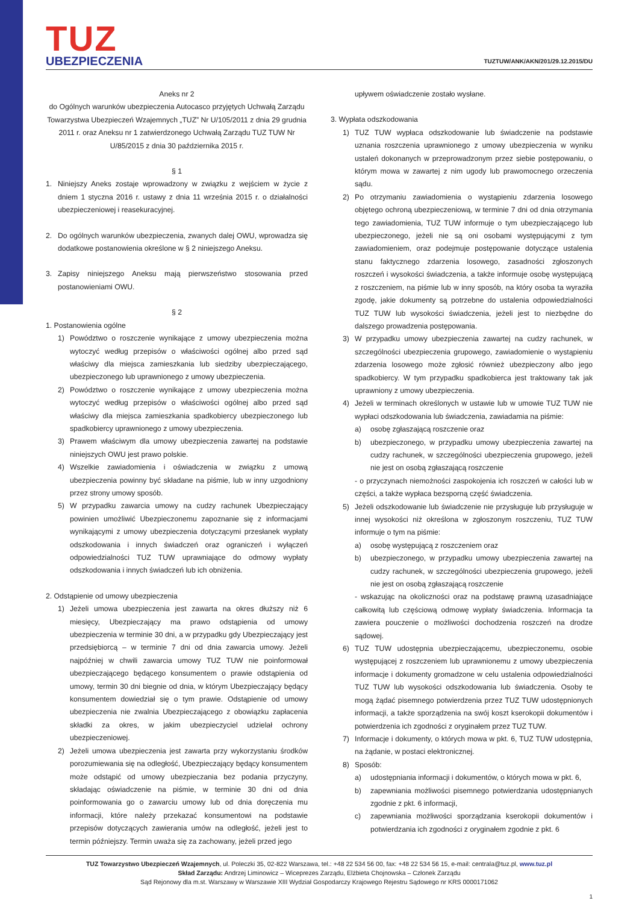TUZ
UBEZPIECZENIA
TUZTUW/ANK/AKN/201/29.12.2015/DU
Aneks nr 2
do Ogólnych warunków ubezpieczenia Autocasco przyjętych Uchwałą Zarządu Towarzystwa Ubezpieczeń Wzajemnych „TUZ” Nr U/105/2011 z dnia 29 grudnia 2011 r. oraz Aneksu nr 1 zatwierdzonego Uchwałą Zarządu TUZ TUW Nr U/85/2015 z dnia 30 października 2015 r.
§ 1
1. Niniejszy Aneks zostaje wprowadzony w związku z wejściem w życie z dniem 1 styczna 2016 r. ustawy z dnia 11 września 2015 r. o działalności ubezpieczeniowej i reasekuracyjnej.
2. Do ogólnych warunków ubezpieczenia, zwanych dalej OWU, wprowadza się dodatkowe postanowienia określone w § 2 niniejszego Aneksu.
3. Zapisy niniejszego Aneksu mają pierwszeństwo stosowania przed postanowieniami OWU.
§ 2
1. Postanowienia ogólne
1) Powództwo o roszczenie wynikające z umowy ubezpieczenia można wytoczyć według przepisów o właściwości ogólnej albo przed sąd właściwy dla miejsca zamieszkania lub siedziby ubezpieczającego, ubezpieczonego lub uprawnionego z umowy ubezpieczenia.
2) Powództwo o roszczenie wynikające z umowy ubezpieczenia można wytoczyć według przepisów o właściwości ogólnej albo przed sąd właściwy dla miejsca zamieszkania spadkobiercy ubezpieczonego lub spadkobiercy uprawnionego z umowy ubezpieczenia.
3) Prawem właściwym dla umowy ubezpieczenia zawartej na podstawie niniejszych OWU jest prawo polskie.
4) Wszelkie zawiadomienia i oświadczenia w związku z umową ubezpieczenia powinny być składane na piśmie, lub w inny uzgodniony przez strony umowy sposób.
5) W przypadku zawarcia umowy na cudzy rachunek Ubezpieczający powinien umożliwić Ubezpieczonemu zapoznanie się z informacjami wynikającymi z umowy ubezpieczenia dotyczącymi przesłanek wypłaty odszkodowania i innych świadczeń oraz ograniczeń i wyłączeń odpowiedzialności TUZ TUW uprawniające do odmowy wypłaty odszkodowania i innych świadczeń lub ich obniżenia.
2. Odstąpienie od umowy ubezpieczenia
1) Jeżeli umowa ubezpieczenia jest zawarta na okres dłuższy niż 6 miesięcy, Ubezpieczający ma prawo odstąpienia od umowy ubezpieczenia w terminie 30 dni, a w przypadku gdy Ubezpieczający jest przedsiębiorcą – w terminie 7 dni od dnia zawarcia umowy. Jeżeli najpóźniej w chwili zawarcia umowy TUZ TUW nie poinformował ubezpieczającego będącego konsumentem o prawie odstąpienia od umowy, termin 30 dni biegnie od dnia, w którym Ubezpieczający będący konsumentem dowiedział się o tym prawie. Odstąpienie od umowy ubezpieczenia nie zwalnia Ubezpieczającego z obowiązku zapłacenia składki za okres, w jakim ubezpieczyciel udzielał ochrony ubezpieczeniowej.
2) Jeżeli umowa ubezpieczenia jest zawarta przy wykorzystaniu środków porozumiewania się na odległość, Ubezpieczający będący konsumentem może odstąpić od umowy ubezpieczania bez podania przyczyny, składając oświadczenie na piśmie, w terminie 30 dni od dnia poinformowania go o zawarciu umowy lub od dnia doręczenia mu informacji, które należy przekazać konsumentowi na podstawie przepisów dotyczących zawierania umów na odległość, jeżeli jest to termin późniejszy. Termin uważa się za zachowany, jeżeli przed jego
upływem oświadczenie zostało wysłane.
3. Wypłata odszkodowania
1) TUZ TUW wypłaca odszkodowanie lub świadczenie na podstawie uznania roszczenia uprawnionego z umowy ubezpieczenia w wyniku ustaleń dokonanych w przeprowadzonym przez siebie postępowaniu, o którym mowa w zawartej z nim ugody lub prawomocnego orzeczenia sądu.
2) Po otrzymaniu zawiadomienia o wystąpieniu zdarzenia losowego objętego ochroną ubezpieczeniową, w terminie 7 dni od dnia otrzymania tego zawiadomienia, TUZ TUW informuje o tym ubezpieczającego lub ubezpieczonego, jeżeli nie są oni osobami występującymi z tym zawiadomieniem, oraz podejmuje postępowanie dotyczące ustalenia stanu faktycznego zdarzenia losowego, zasadności zgłoszonych roszczeń i wysokości świadczenia, a także informuje osobę występującą z roszczeniem, na piśmie lub w inny sposób, na który osoba ta wyraziła zgodę, jakie dokumenty są potrzebne do ustalenia odpowiedzialności TUZ TUW lub wysokości świadczenia, jeżeli jest to niezbędne do dalszego prowadzenia postępowania.
3) W przypadku umowy ubezpieczenia zawartej na cudzy rachunek, w szczególności ubezpieczenia grupowego, zawiadomienie o wystąpieniu zdarzenia losowego może zgłosić również ubezpieczony albo jego spadkobiercy. W tym przypadku spadkobierca jest traktowany tak jak uprawniony z umowy ubezpieczenia.
4) Jeżeli w terminach określonych w ustawie lub w umowie TUZ TUW nie wypłaci odszkodowania lub świadczenia, zawiadamia na piśmie:
a) osobę zgłaszającą roszczenie oraz
b) ubezpieczonego, w przypadku umowy ubezpieczenia zawartej na cudzy rachunek, w szczególności ubezpieczenia grupowego, jeżeli nie jest on osobą zgłaszającą roszczenie
- o przyczynach niemożności zaspokojenia ich roszczeń w całości lub w części, a także wypłaca bezsporną część świadczenia.
5) Jeżeli odszkodowanie lub świadczenie nie przysługuje lub przysługuje w innej wysokości niż określona w zgłoszonym roszczeniu, TUZ TUW informuje o tym na piśmie:
a) osobę występującą z roszczeniem oraz
b) ubezpieczonego, w przypadku umowy ubezpieczenia zawartej na cudzy rachunek, w szczególności ubezpieczenia grupowego, jeżeli nie jest on osobą zgłaszającą roszczenie
- wskazując na okoliczności oraz na podstawę prawną uzasadniające całkowitą lub częściową odmowę wypłaty świadczenia. Informacja ta zawiera pouczenie o możliwości dochodzenia roszczeń na drodze sądowej.
6) TUZ TUW udostępnia ubezpieczającemu, ubezpieczonemu, osobie występującej z roszczeniem lub uprawnionemu z umowy ubezpieczenia informacje i dokumenty gromadzone w celu ustalenia odpowiedzialności TUZ TUW lub wysokości odszkodowania lub świadczenia. Osoby te mogą żądać pisemnego potwierdzenia przez TUZ TUW udostępnionych informacji, a także sporządzenia na swój koszt kserokopii dokumentów i potwierdzenia ich zgodności z oryginałem przez TUZ TUW.
7) Informacje i dokumenty, o których mowa w pkt. 6, TUZ TUW udostępnia, na żądanie, w postaci elektronicznej.
8) Sposób:
a) udostępniania informacji i dokumentów, o których mowa w pkt. 6,
b) zapewniania możliwości pisemnego potwierdzania udostępnianych zgodnie z pkt. 6 informacji,
c) zapewniania możliwości sporządzania kserokopii dokumentów i potwierdzania ich zgodności z oryginałem zgodnie z pkt. 6
TUZ Towarzystwo Ubezpieczeń Wzajemnych, ul. Poleczki 35, 02-822 Warszawa, tel.: +48 22 534 56 00, fax: +48 22 534 56 15, e-mail: centrala@tuz.pl, www.tuz.pl
Skład Zarządu: Andrzej Liminowicz – Wiceprezes Zarządu, Elżbieta Chojnowska – Członek Zarządu
Sąd Rejonowy dla m.st. Warszawy w Warszawie XIII Wydział Gospodarczy Krajowego Rejestru Sądowego nr KRS 0000171062
1